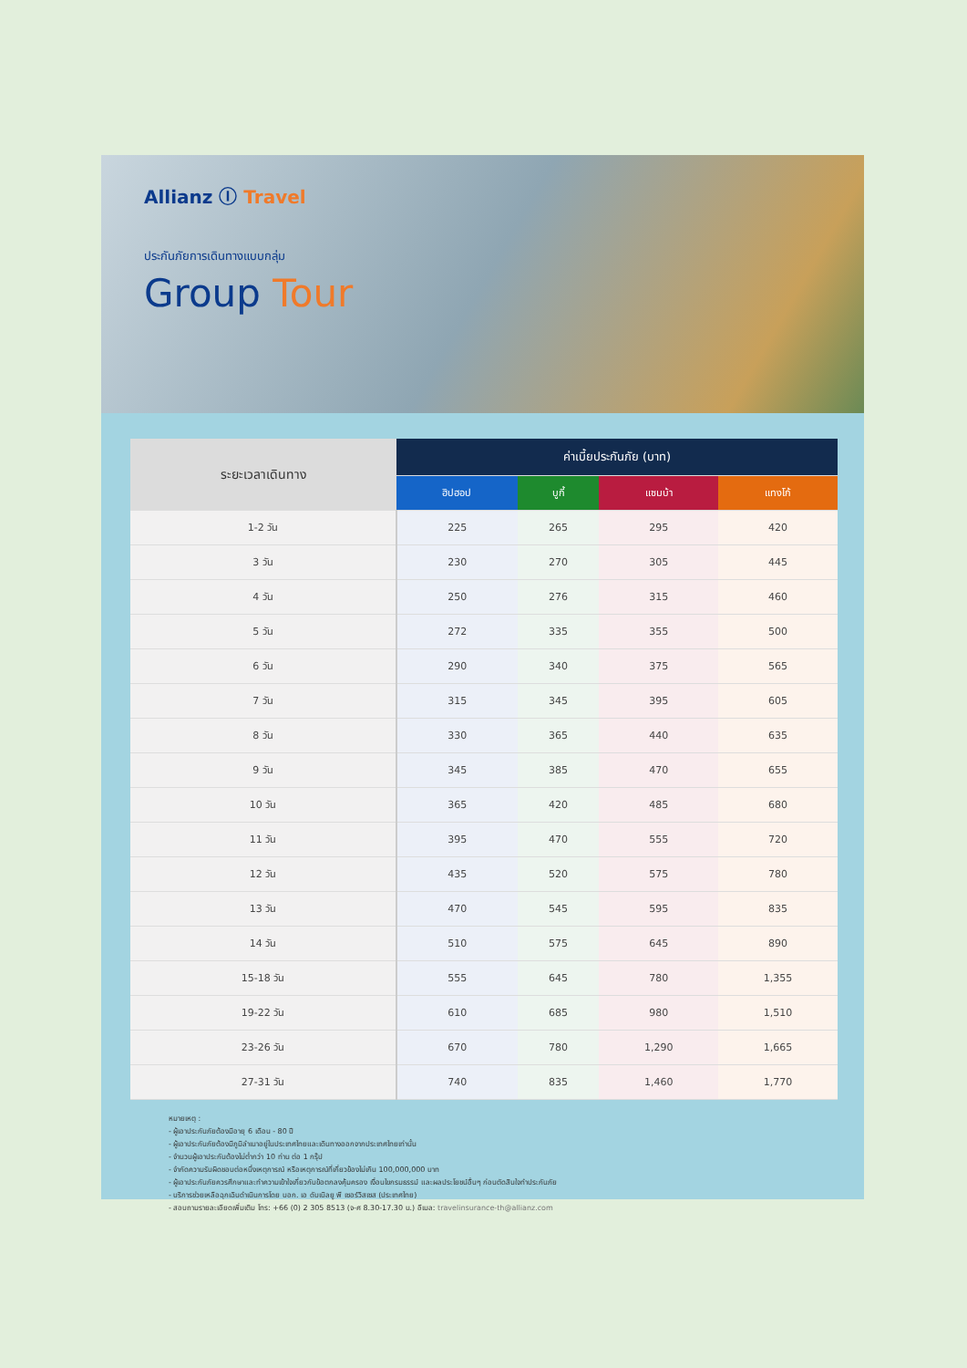Allianz Ⓘ Travel
ประกันภัยการเดินทางแบบกลุ่ม
Group Tour
| ระยะเวลาเดินทาง | ค่าเบี้ยประกันภัย (บาท) | | | |
| --- | --- | --- | --- | --- |
| | ฮิปฮอป | บูกี้ | แซมบ้า | แทงโก้ |
| 1-2 วัน | 225 | 265 | 295 | 420 |
| 3 วัน | 230 | 270 | 305 | 445 |
| 4 วัน | 250 | 276 | 315 | 460 |
| 5 วัน | 272 | 335 | 355 | 500 |
| 6 วัน | 290 | 340 | 375 | 565 |
| 7 วัน | 315 | 345 | 395 | 605 |
| 8 วัน | 330 | 365 | 440 | 635 |
| 9 วัน | 345 | 385 | 470 | 655 |
| 10 วัน | 365 | 420 | 485 | 680 |
| 11 วัน | 395 | 470 | 555 | 720 |
| 12 วัน | 435 | 520 | 575 | 780 |
| 13 วัน | 470 | 545 | 595 | 835 |
| 14 วัน | 510 | 575 | 645 | 890 |
| 15-18 วัน | 555 | 645 | 780 | 1,355 |
| 19-22 วัน | 610 | 685 | 980 | 1,510 |
| 23-26 วัน | 670 | 780 | 1,290 | 1,665 |
| 27-31 วัน | 740 | 835 | 1,460 | 1,770 |
หมายเหตุ :
- ผู้เอาประกันภัยต้องมีอายุ 6 เดือน - 80 ปี
- ผู้เอาประกันภัยต้องมีภูมิลำเนาอยู่ในประเทศไทยและเดินทางออกจากประเทศไทยเท่านั้น
- จำนวนผู้เอาประกันต้องไม่ต่ำกว่า 10 ท่าน ต่อ 1 กรุ๊ป
- จำกัดความรับผิดชอบต่อหนึ่งเหตุการณ์ หรือเหตุการณ์ที่เกี่ยวข้องไม่เกิน 100,000,000 บาท
- ผู้เอาประกันภัยควรศึกษาและทำความเข้าใจเกี่ยวกับข้อตกลงคุ้มครอง เงื่อนไขกรมธรรม์ และผลประโยชน์อื่นๆ ก่อนตัดสินใจทำประกันภัย
- บริการช่วยเหลือฉุกเฉินดำเนินการโดย บอก. เอ ดับเบิลยู พี เซอร์วิสเซส (ประเทศไทย)
- สอบถามรายละเอียดเพิ่มเติม โทร: +66 (0) 2 305 8513 (จ-ศ 8.30-17.30 น.) อีเมล: travelinsurance-th@allianz.com